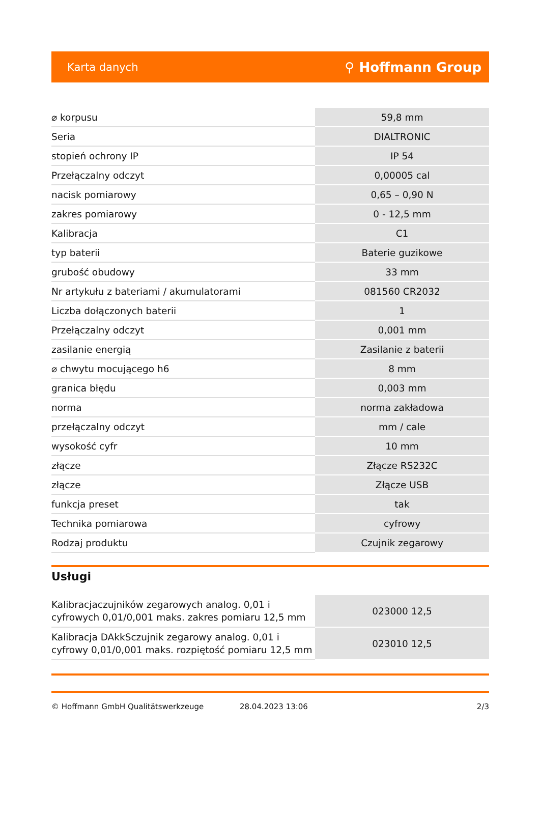Karta danych ⚲ Hoffmann Group
| ⌀ korpusu | 59,8 mm |
| Seria | DIALTRONIC |
| stopień ochrony IP | IP 54 |
| Przełączalny odczyt | 0,00005 cal |
| nacisk pomiarowy | 0,65 – 0,90 N |
| zakres pomiarowy | 0 - 12,5 mm |
| Kalibracja | C1 |
| typ baterii | Baterie guzikowe |
| grubość obudowy | 33 mm |
| Nr artykułu z bateriami / akumulatorami | 081560 CR2032 |
| Liczba dołączonych baterii | 1 |
| Przełączalny odczyt | 0,001 mm |
| zasilanie energią | Zasilanie z baterii |
| ⌀ chwytu mocującego h6 | 8 mm |
| granica błędu | 0,003 mm |
| norma | norma zakładowa |
| przełączalny odczyt | mm / cale |
| wysokość cyfr | 10 mm |
| złącze | Złącze RS232C |
| złącze | Złącze USB |
| funkcja preset | tak |
| Technika pomiarowa | cyfrowy |
| Rodzaj produktu | Czujnik zegarowy |
Usługi
| Kalibracjaczujników zegarowych analog. 0,01 i cyfrowych 0,01/0,001 maks. zakres pomiaru 12,5 mm | 023000 12,5 |
| Kalibracja DAkkSczujnik zegarowy analog. 0,01 i cyfrowy 0,01/0,001 maks. rozpiętość pomiaru 12,5 mm | 023010 12,5 |
© Hoffmann GmbH Qualitätswerkzeuge 28.04.2023 13:06 2/3